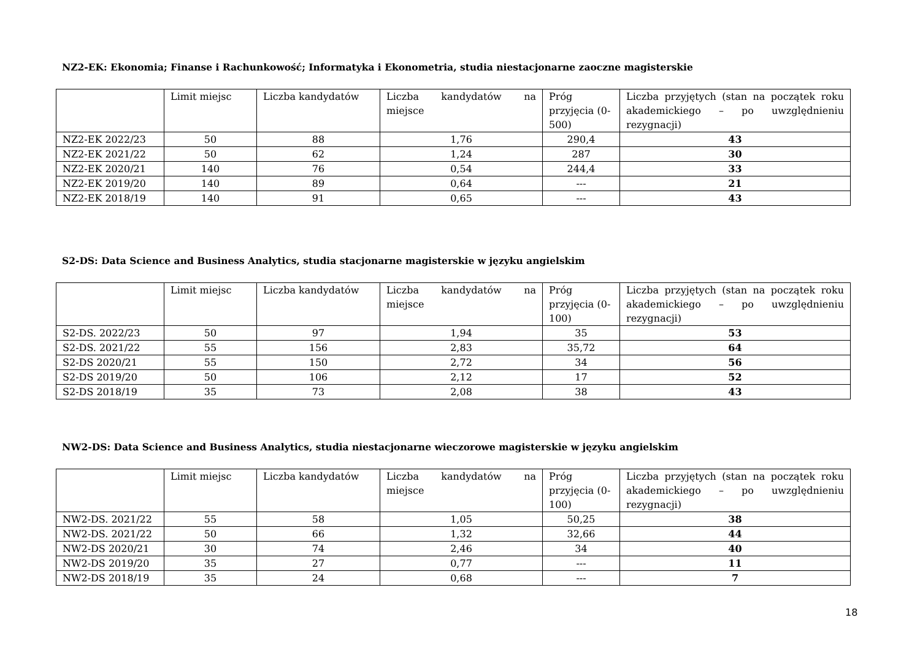NZ2-EK: Ekonomia; Finanse i Rachunkowość; Informatyka i Ekonometria, studia niestacjonarne zaoczne magisterskie
| | Limit miejsc | Liczba kandydatów | Liczba kandydatów na miejsce | Próg przyjęcia (0-500) | Liczba przyjętych (stan na początek roku akademickiego – po uwzględnieniu rezygnacji) |
| NZ2-EK 2022/23 | 50 | 88 | 1,76 | 290,4 | 43 |
| NZ2-EK 2021/22 | 50 | 62 | 1,24 | 287 | 30 |
| NZ2-EK 2020/21 | 140 | 76 | 0,54 | 244,4 | 33 |
| NZ2-EK 2019/20 | 140 | 89 | 0,64 | --- | 21 |
| NZ2-EK 2018/19 | 140 | 91 | 0,65 | --- | 43 |
S2-DS: Data Science and Business Analytics, studia stacjonarne magisterskie w języku angielskim
| | Limit miejsc | Liczba kandydatów | Liczba kandydatów na miejsce | Próg przyjęcia (0-100) | Liczba przyjętych (stan na początek roku akademickiego – po uwzględnieniu rezygnacji) |
| S2-DS. 2022/23 | 50 | 97 | 1,94 | 35 | 53 |
| S2-DS. 2021/22 | 55 | 156 | 2,83 | 35,72 | 64 |
| S2-DS 2020/21 | 55 | 150 | 2,72 | 34 | 56 |
| S2-DS 2019/20 | 50 | 106 | 2,12 | 17 | 52 |
| S2-DS 2018/19 | 35 | 73 | 2,08 | 38 | 43 |
NW2-DS: Data Science and Business Analytics, studia niestacjonarne wieczorowe magisterskie w języku angielskim
| | Limit miejsc | Liczba kandydatów | Liczba kandydatów na miejsce | Próg przyjęcia (0-100) | Liczba przyjętych (stan na początek roku akademickiego – po uwzględnieniu rezygnacji) |
| NW2-DS. 2021/22 | 55 | 58 | 1,05 | 50,25 | 38 |
| NW2-DS. 2021/22 | 50 | 66 | 1,32 | 32,66 | 44 |
| NW2-DS 2020/21 | 30 | 74 | 2,46 | 34 | 40 |
| NW2-DS 2019/20 | 35 | 27 | 0,77 | --- | 11 |
| NW2-DS 2018/19 | 35 | 24 | 0,68 | --- | 7 |
18